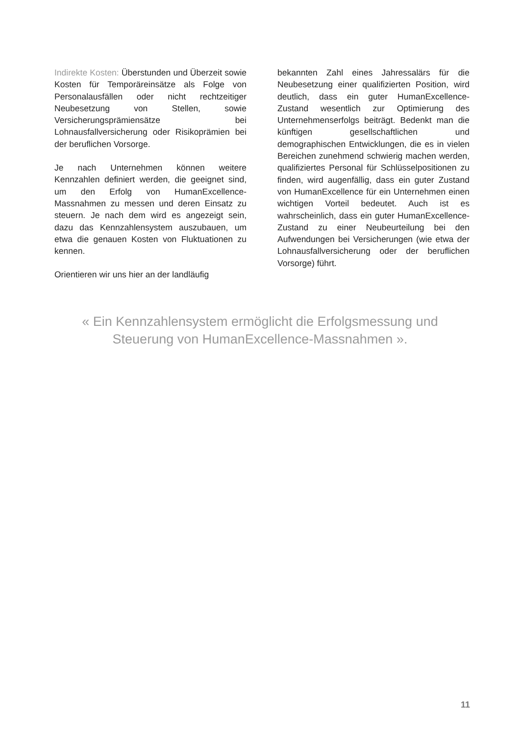Indirekte Kosten: Überstunden und Überzeit sowie Kosten für Temporäreinsätze als Folge von Personalausfällen oder nicht rechtzeitiger Neubesetzung von Stellen, sowie Versicherungsprämiensätze bei Lohnausfallversicherung oder Risikoprämien bei der beruflichen Vorsorge.
Je nach Unternehmen können weitere Kennzahlen definiert werden, die geeignet sind, um den Erfolg von HumanExcellence-Massnahmen zu messen und deren Einsatz zu steuern. Je nach dem wird es angezeigt sein, dazu das Kennzahlensystem auszubauen, um etwa die genauen Kosten von Fluktuationen zu kennen.
Orientieren wir uns hier an der landläufig
bekannten Zahl eines Jahressalärs für die Neubesetzung einer qualifizierten Position, wird deutlich, dass ein guter HumanExcellence-Zustand wesentlich zur Optimierung des Unternehmenserfolgs beiträgt. Bedenkt man die künftigen gesellschaftlichen und demographischen Entwicklungen, die es in vielen Bereichen zunehmend schwierig machen werden, qualifiziertes Personal für Schlüsselpositionen zu finden, wird augenfällig, dass ein guter Zustand von HumanExcellence für ein Unternehmen einen wichtigen Vorteil bedeutet. Auch ist es wahrscheinlich, dass ein guter HumanExcellence-Zustand zu einer Neubeurteilung bei den Aufwendungen bei Versicherungen (wie etwa der Lohnausfallversicherung oder der beruflichen Vorsorge) führt.
« Ein Kennzahlensystem ermöglicht die Erfolgsmessung und
Steuerung von HumanExcellence-Massnahmen ».
11